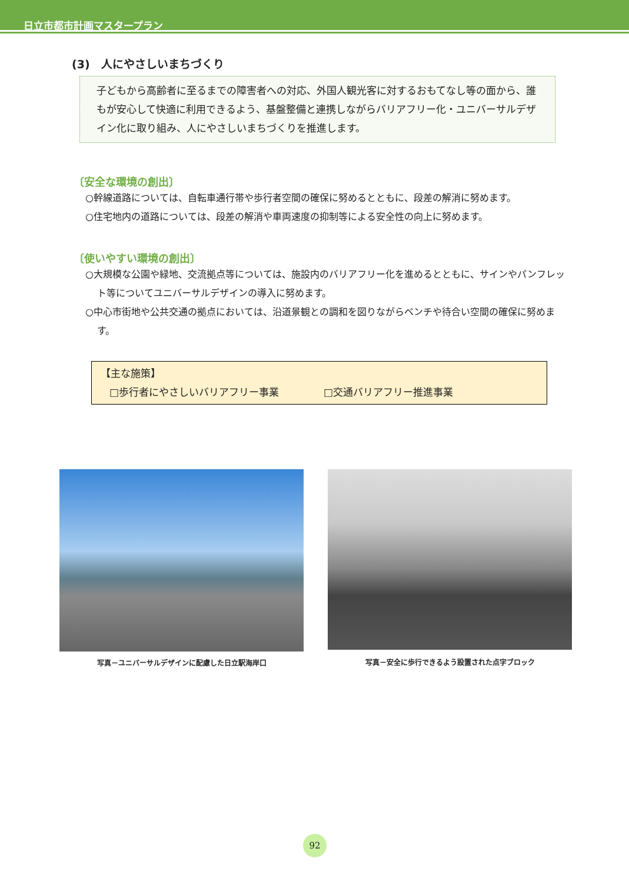日立市都市計画マスタープラン
(3)　人にやさしいまちづくり
子どもから高齢者に至るまでの障害者への対応、外国人観光客に対するおもてなし等の面から、誰もが安心して快適に利用できるよう、基盤整備と連携しながらバリアフリー化・ユニバーサルデザイン化に取り組み、人にやさしいまちづくりを推進します。
〔安全な環境の創出〕
○幹線道路については、自転車通行帯や歩行者空間の確保に努めるとともに、段差の解消に努めます。
○住宅地内の道路については、段差の解消や車両速度の抑制等による安全性の向上に努めます。
〔使いやすい環境の創出〕
○大規模な公園や緑地、交流拠点等については、施設内のバリアフリー化を進めるとともに、サインやパンフレット等についてユニバーサルデザインの導入に努めます。
○中心市街地や公共交通の拠点においては、沿道景観との調和を図りながらベンチや待合い空間の確保に努めます。
【主な施策】
□歩行者にやさしいバリアフリー事業 □交通バリアフリー推進事業
写真－ユニバーサルデザインに配慮した日立駅海岸口 写真－安全に歩行できるよう設置された点字ブロック
92